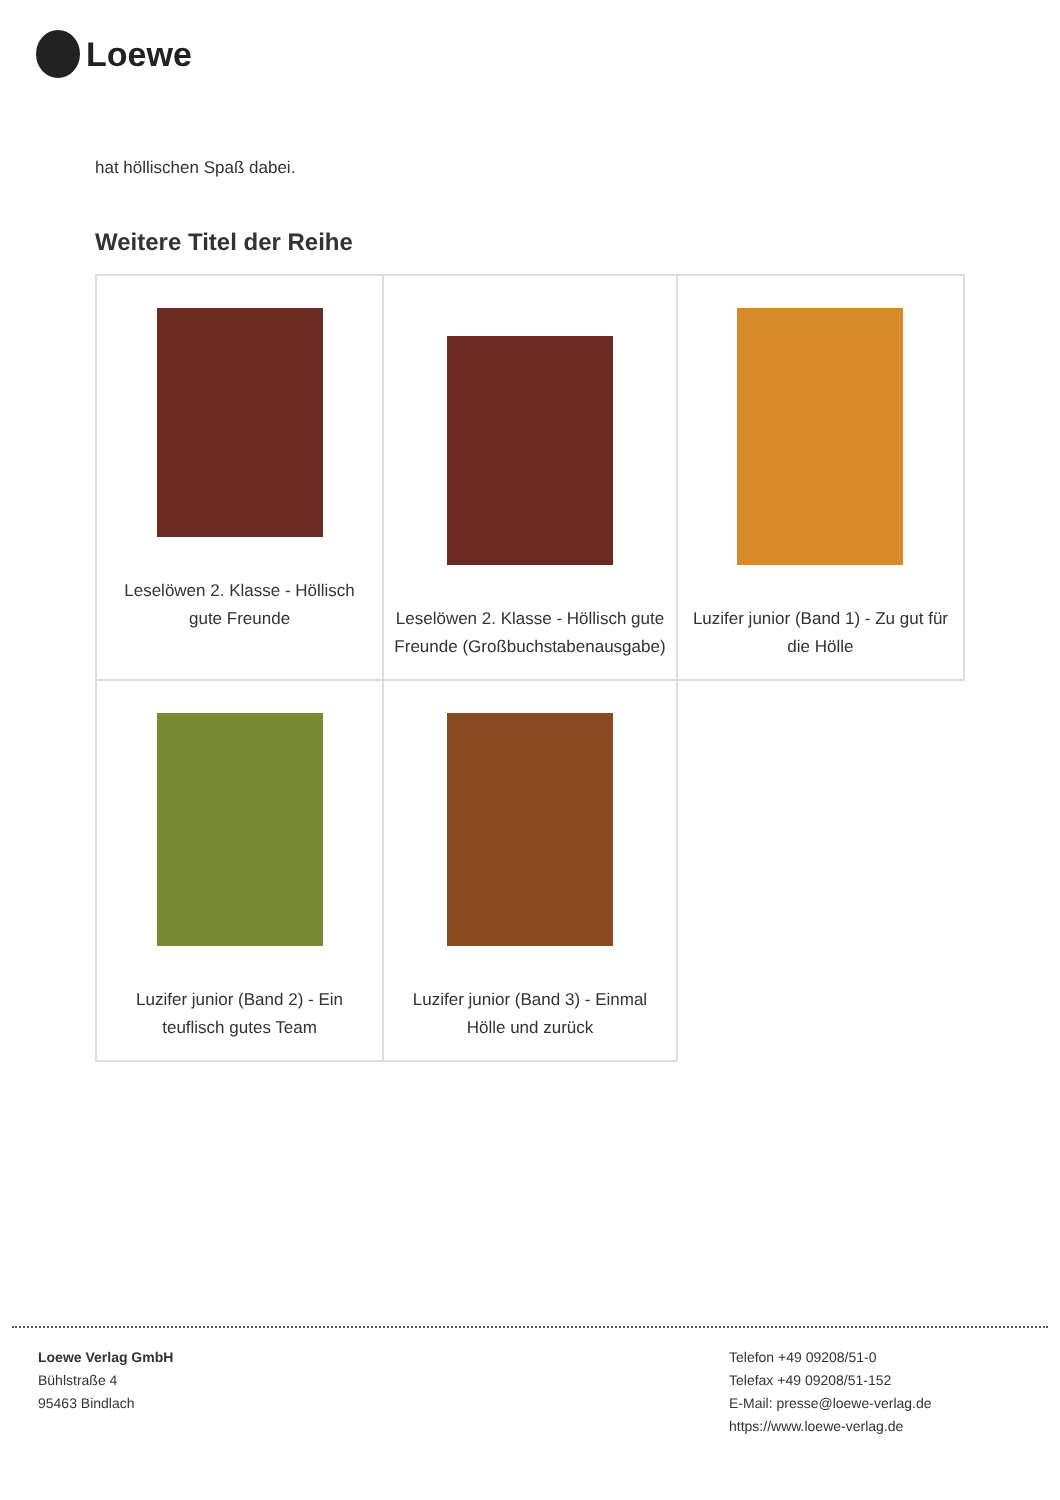Loewe
hat höllischen Spaß dabei.
Weitere Titel der Reihe
| Leselöwen 2. Klasse - Höllisch gute Freunde | Leselöwen 2. Klasse - Höllisch gute Freunde (Großbuchstabenausgabe) | Luzifer junior (Band 1) - Zu gut für die Hölle |
| Luzifer junior (Band 2) - Ein teuflisch gutes Team | Luzifer junior (Band 3) - Einmal Hölle und zurück | |
Loewe Verlag GmbH
Bühlstraße 4
95463 Bindlach
Telefon +49 09208/51-0
Telefax +49 09208/51-152
E-Mail: presse@loewe-verlag.de
https://www.loewe-verlag.de